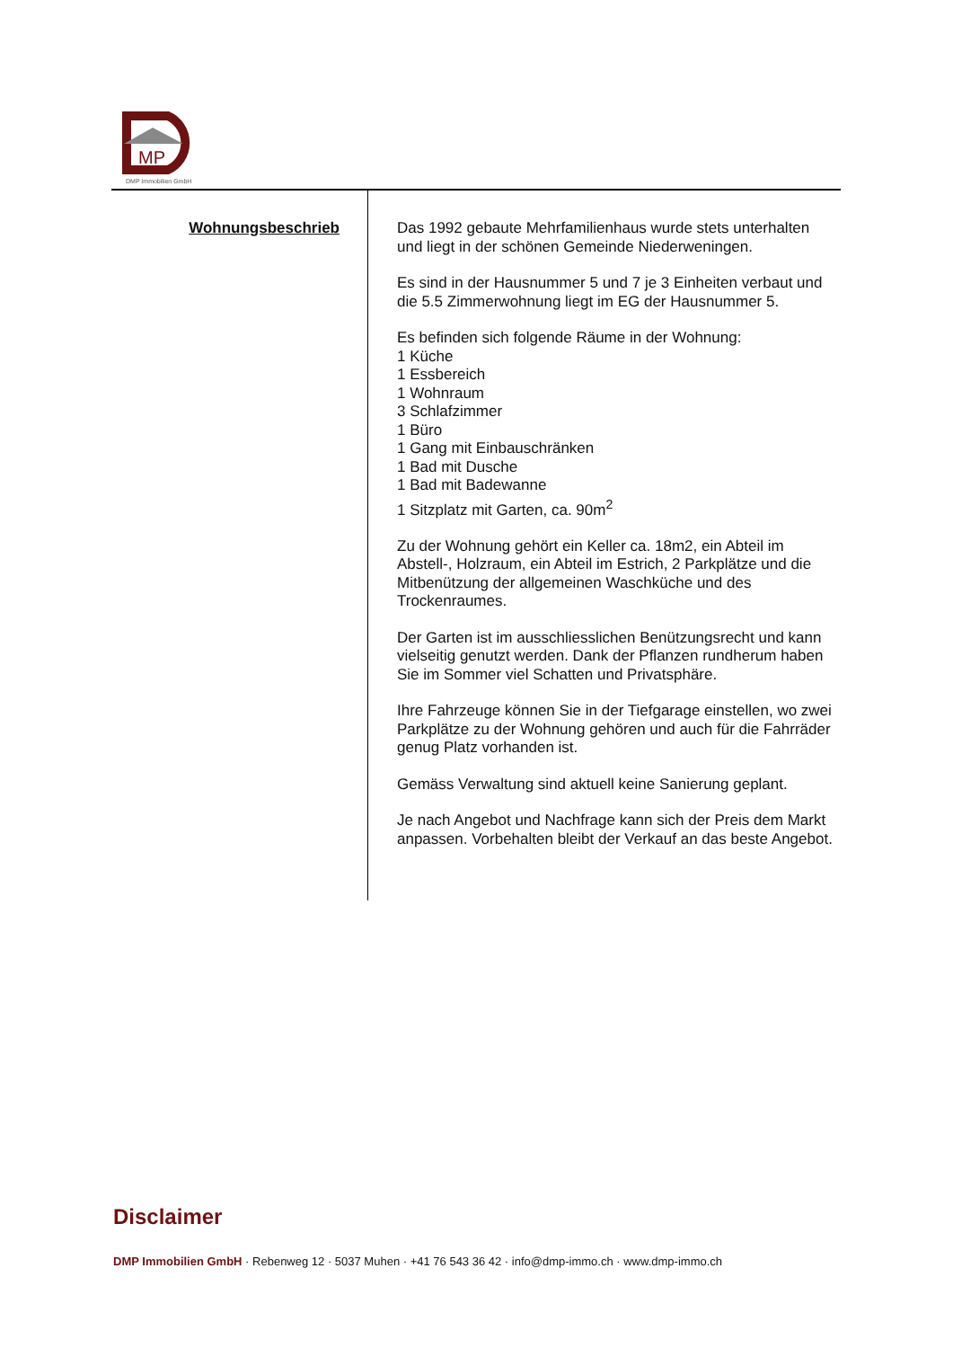MP
DMP Immobilien GmbH
Wohnungsbeschrieb
Das 1992 gebaute Mehrfamilienhaus wurde stets unterhalten und liegt in der schönen Gemeinde Niederweningen.
Es sind in der Hausnummer 5 und 7 je 3 Einheiten verbaut und die 5.5 Zimmerwohnung liegt im EG der Hausnummer 5.
Es befinden sich folgende Räume in der Wohnung:
1 Küche
1 Essbereich
1 Wohnraum
3 Schlafzimmer
1 Büro
1 Gang mit Einbauschränken
1 Bad mit Dusche
1 Bad mit Badewanne
1 Sitzplatz mit Garten, ca. 90m<sup>2</sup>
Zu der Wohnung gehört ein Keller ca. 18m2, ein Abteil im Abstell-, Holzraum, ein Abteil im Estrich, 2 Parkplätze und die Mitbenützung der allgemeinen Waschküche und des Trockenraumes.
Der Garten ist im ausschliesslichen Benützungsrecht und kann vielseitig genutzt werden. Dank der Pflanzen rundherum haben Sie im Sommer viel Schatten und Privatsphäre.
Ihre Fahrzeuge können Sie in der Tiefgarage einstellen, wo zwei Parkplätze zu der Wohnung gehören und auch für die Fahrräder genug Platz vorhanden ist.
Gemäss Verwaltung sind aktuell keine Sanierung geplant.
Je nach Angebot und Nachfrage kann sich der Preis dem Markt anpassen. Vorbehalten bleibt der Verkauf an das beste Angebot.
Disclaimer
DMP Immobilien GmbH · Rebenweg 12 · 5037 Muhen · +41 76 543 36 42 · info@dmp-immo.ch · www.dmp-immo.ch